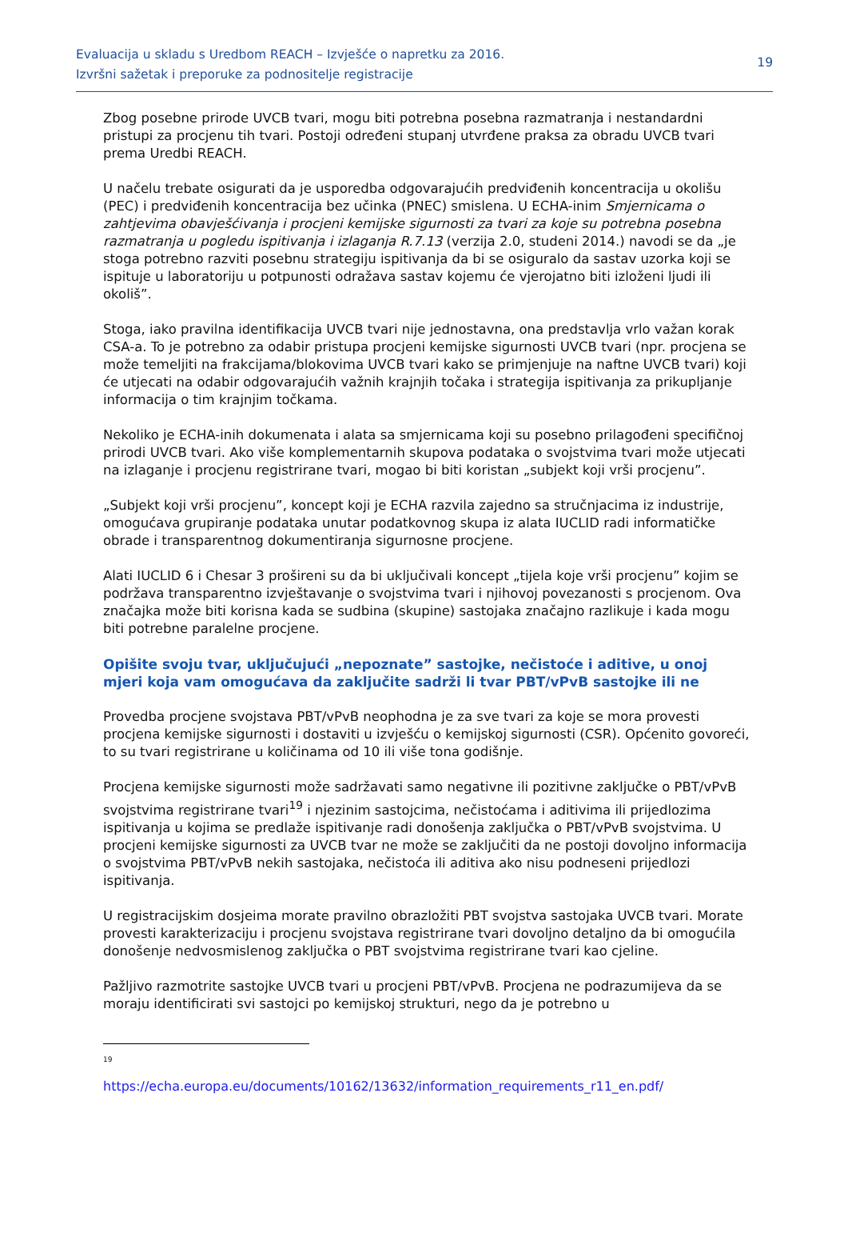Evaluacija u skladu s Uredbom REACH – Izvješće o napretku za 2016.
Izvršni sažetak i preporuke za podnositelje registracije
19
Zbog posebne prirode UVCB tvari, mogu biti potrebna posebna razmatranja i nestandardni pristupi za procjenu tih tvari. Postoji određeni stupanj utvrđene praksa za obradu UVCB tvari prema Uredbi REACH.
U načelu trebate osigurati da je usporedba odgovarajućih predviđenih koncentracija u okolišu (PEC) i predviđenih koncentracija bez učinka (PNEC) smislena. U ECHA-inim Smjernicama o zahtjevima obavješćivanja i procjeni kemijske sigurnosti za tvari za koje su potrebna posebna razmatranja u pogledu ispitivanja i izlaganja R.7.13 (verzija 2.0, studeni 2014.) navodi se da „je stoga potrebno razviti posebnu strategiju ispitivanja da bi se osiguralo da sastav uzorka koji se ispituje u laboratoriju u potpunosti odražava sastav kojemu će vjerojatno biti izloženi ljudi ili okoliš”.
Stoga, iako pravilna identifikacija UVCB tvari nije jednostavna, ona predstavlja vrlo važan korak CSA-a. To je potrebno za odabir pristupa procjeni kemijske sigurnosti UVCB tvari (npr. procjena se može temeljiti na frakcijama/blokovima UVCB tvari kako se primjenjuje na naftne UVCB tvari) koji će utjecati na odabir odgovarajućih važnih krajnjih točaka i strategija ispitivanja za prikupljanje informacija o tim krajnjim točkama.
Nekoliko je ECHA-inih dokumenata i alata sa smjernicama koji su posebno prilagođeni specifičnoj prirodi UVCB tvari. Ako više komplementarnih skupova podataka o svojstvima tvari može utjecati na izlaganje i procjenu registrirane tvari, mogao bi biti koristan „subjekt koji vrši procjenu”.
„Subjekt koji vrši procjenu”, koncept koji je ECHA razvila zajedno sa stručnjacima iz industrije, omogućava grupiranje podataka unutar podatkovnog skupa iz alata IUCLID radi informatičke obrade i transparentnog dokumentiranja sigurnosne procjene.
Alati IUCLID 6 i Chesar 3 prošireni su da bi uključivali koncept „tijela koje vrši procjenu” kojim se podržava transparentno izvještavanje o svojstvima tvari i njihovoj povezanosti s procjenom. Ova značajka može biti korisna kada se sudbina (skupine) sastojaka značajno razlikuje i kada mogu biti potrebne paralelne procjene.
Opišite svoju tvar, uključujući „nepoznate” sastojke, nečistoće i aditive, u onoj mjeri koja vam omogućava da zaključite sadrži li tvar PBT/vPvB sastojke ili ne
Provedba procjene svojstava PBT/vPvB neophodna je za sve tvari za koje se mora provesti procjena kemijske sigurnosti i dostaviti u izvješću o kemijskoj sigurnosti (CSR). Općenito govoreći, to su tvari registrirane u količinama od 10 ili više tona godišnje.
Procjena kemijske sigurnosti može sadržavati samo negativne ili pozitivne zaključke o PBT/vPvB svojstvima registrirane tvari<sup>19</sup> i njezinim sastojcima, nečistoćama i aditivima ili prijedlozima ispitivanja u kojima se predlaže ispitivanje radi donošenja zaključka o PBT/vPvB svojstvima. U procjeni kemijske sigurnosti za UVCB tvar ne može se zaključiti da ne postoji dovoljno informacija o svojstvima PBT/vPvB nekih sastojaka, nečistoća ili aditiva ako nisu podneseni prijedlozi ispitivanja.
U registracijskim dosjeima morate pravilno obrazložiti PBT svojstva sastojaka UVCB tvari. Morate provesti karakterizaciju i procjenu svojstava registrirane tvari dovoljno detaljno da bi omogućila donošenje nedvosmislenog zaključka o PBT svojstvima registrirane tvari kao cjeline.
Pažljivo razmotrite sastojke UVCB tvari u procjeni PBT/vPvB. Procjena ne podrazumijeva da se moraju identificirati svi sastojci po kemijskoj strukturi, nego da je potrebno u
19
https://echa.europa.eu/documents/10162/13632/information_requirements_r11_en.pdf/